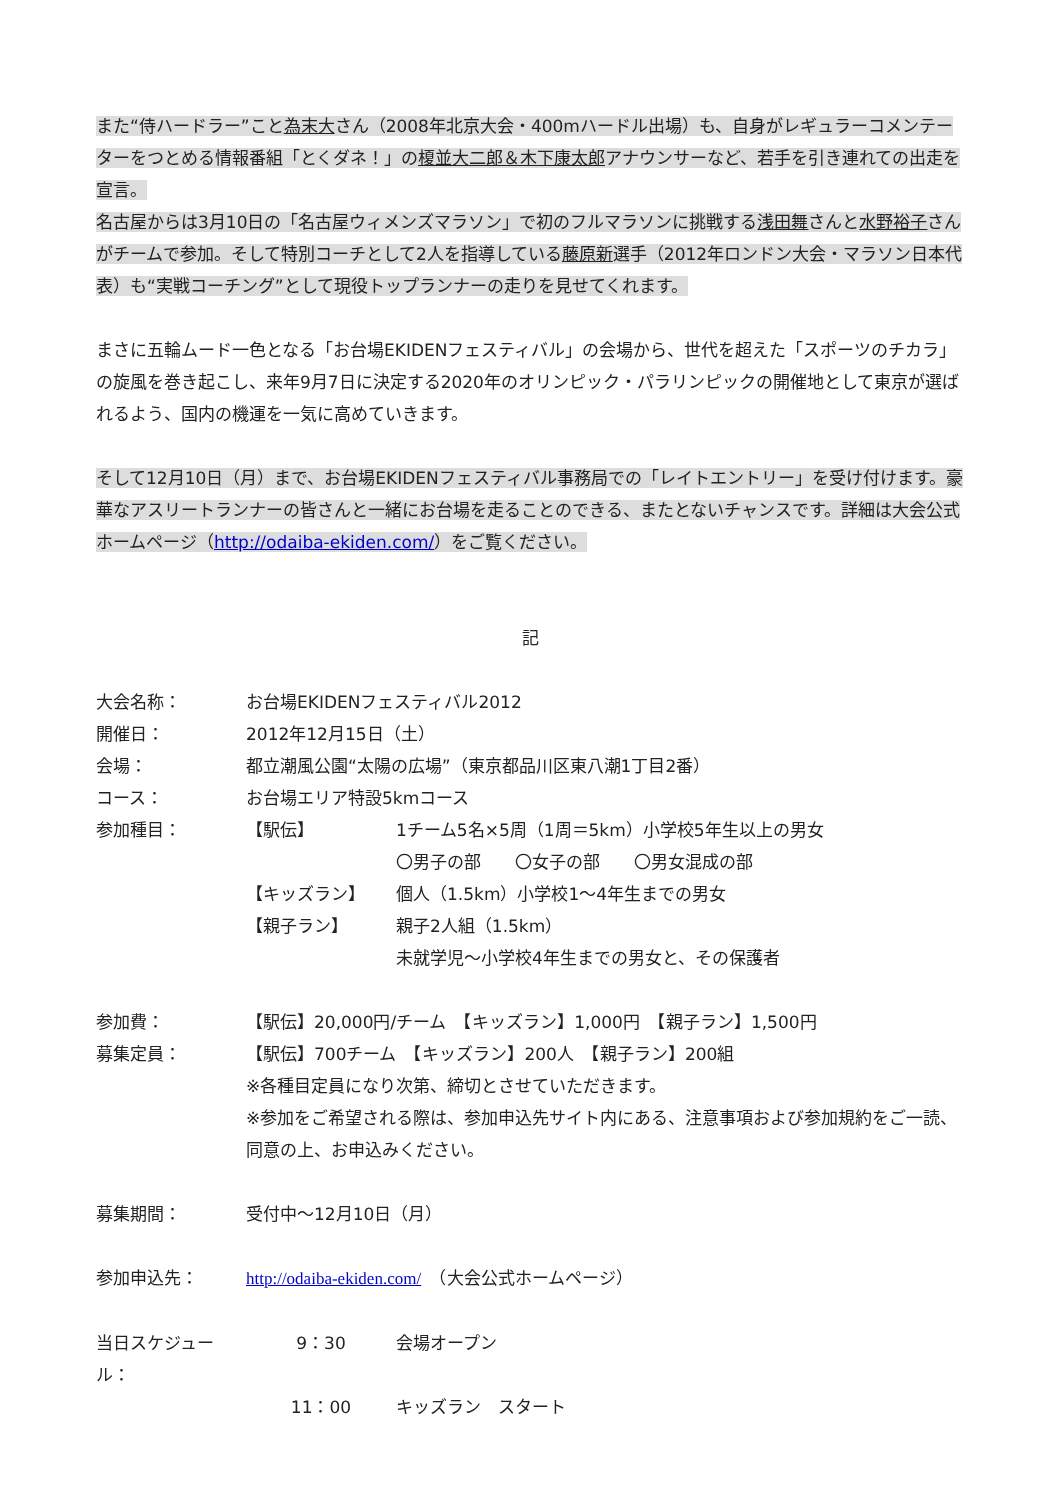また“侍ハードラー”こと為末大さん（2008年北京大会・400mハードル出場）も、自身がレギュラーコメンテーターをつとめる情報番組「とくダネ！」の榎並大二郎＆木下康太郎アナウンサーなど、若手を引き連れての出走を宣言。
名古屋からは3月10日の「名古屋ウィメンズマラソン」で初のフルマラソンに挑戦する浅田舞さんと水野裕子さんがチームで参加。そして特別コーチとして2人を指導している藤原新選手（2012年ロンドン大会・マラソン日本代表）も“実戦コーチング”として現役トップランナーの走りを見せてくれます。
まさに五輪ムード一色となる「お台場EKIDENフェスティバル」の会場から、世代を超えた「スポーツのチカラ」の旋風を巻き起こし、来年9月7日に決定する2020年のオリンピック・パラリンピックの開催地として東京が選ばれるよう、国内の機運を一気に高めていきます。
そして12月10日（月）まで、お台場EKIDENフェスティバル事務局での「レイトエントリー」を受け付けます。豪華なアスリートランナーの皆さんと一緒にお台場を走ることのできる、またとないチャンスです。詳細は大会公式ホームページ（http://odaiba-ekiden.com/）をご覧ください。
記
大会名称： お台場EKIDENフェスティバル2012
開催日： 2012年12月15日（土）
会場： 都立潮風公園“太陽の広場”（東京都品川区東八潮1丁目2番）
コース： お台場エリア特設5kmコース
参加種目： 【駅伝】 1チーム5名×5周（1周＝5km）小学校5年生以上の男女
〇男子の部　　〇女子の部　　〇男女混成の部
【キッズラン】 個人（1.5km）小学校1～4年生までの男女
【親子ラン】 親子2人組（1.5km）
未就学児～小学校4年生までの男女と、その保護者
参加費： 【駅伝】20,000円/チーム　【キッズラン】1,000円　【親子ラン】1,500円
募集定員： 【駅伝】700チーム　【キッズラン】200人　【親子ラン】200組
※各種目定員になり次第、締切とさせていただきます。
※参加をご希望される際は、参加申込先サイト内にある、注意事項および参加規約をご一読、同意の上、お申込みください。
募集期間： 受付中～12月10日（月）
参加申込先： http://odaiba-ekiden.com/　（大会公式ホームページ）
当日スケジュール：
9：30 会場オープン
11：00 キッズラン　スタート